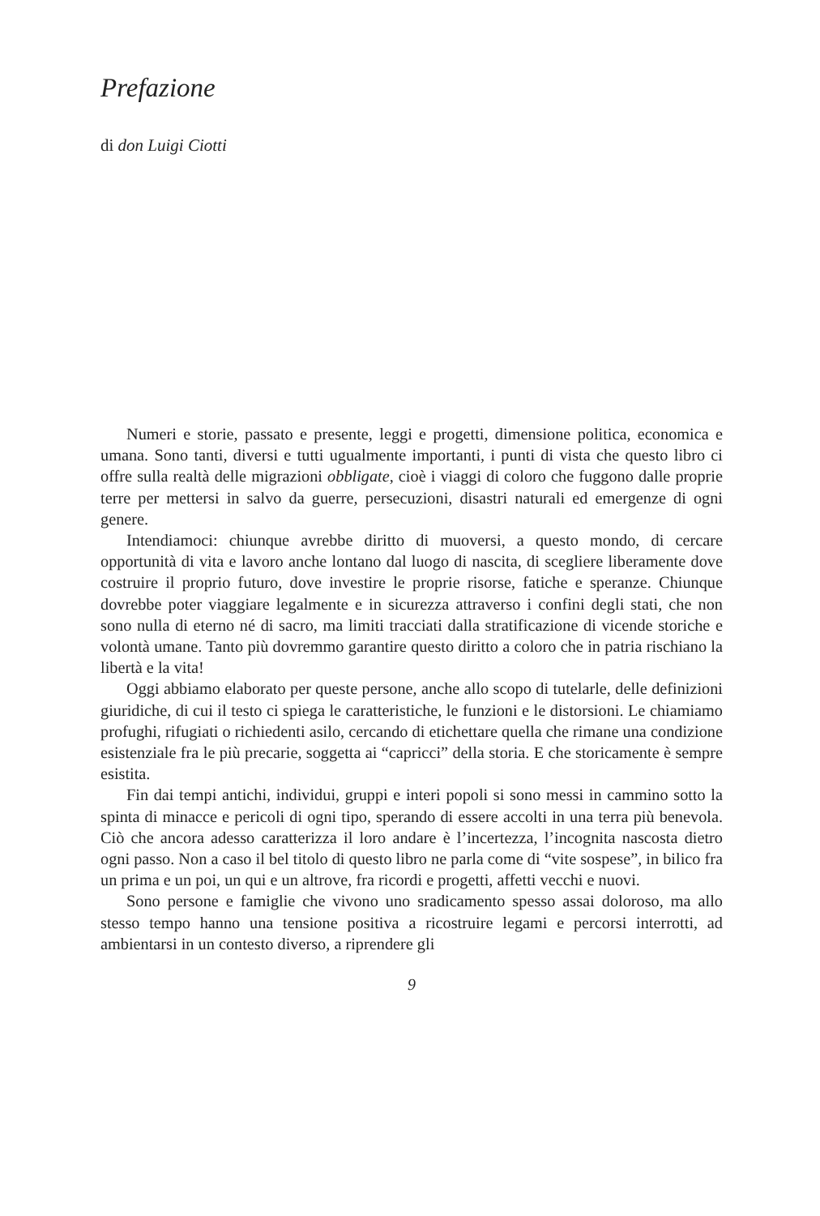Prefazione
di don Luigi Ciotti
Numeri e storie, passato e presente, leggi e progetti, dimensione politica, economica e umana. Sono tanti, diversi e tutti ugualmente importanti, i punti di vista che questo libro ci offre sulla realtà delle migrazioni obbligate, cioè i viaggi di coloro che fuggono dalle proprie terre per mettersi in salvo da guerre, persecuzioni, disastri naturali ed emergenze di ogni genere.
Intendiamoci: chiunque avrebbe diritto di muoversi, a questo mondo, di cercare opportunità di vita e lavoro anche lontano dal luogo di nascita, di scegliere liberamente dove costruire il proprio futuro, dove investire le proprie risorse, fatiche e speranze. Chiunque dovrebbe poter viaggiare legalmente e in sicurezza attraverso i confini degli stati, che non sono nulla di eterno né di sacro, ma limiti tracciati dalla stratificazione di vicende storiche e volontà umane. Tanto più dovremmo garantire questo diritto a coloro che in patria rischiano la libertà e la vita!
Oggi abbiamo elaborato per queste persone, anche allo scopo di tutelarle, delle definizioni giuridiche, di cui il testo ci spiega le caratteristiche, le funzioni e le distorsioni. Le chiamiamo profughi, rifugiati o richiedenti asilo, cercando di etichettare quella che rimane una condizione esistenziale fra le più precarie, soggetta ai “capricci” della storia. E che storicamente è sempre esistita.
Fin dai tempi antichi, individui, gruppi e interi popoli si sono messi in cammino sotto la spinta di minacce e pericoli di ogni tipo, sperando di essere accolti in una terra più benevola. Ciò che ancora adesso caratterizza il loro andare è l’incertezza, l’incognita nascosta dietro ogni passo. Non a caso il bel titolo di questo libro ne parla come di “vite sospese”, in bilico fra un prima e un poi, un qui e un altrove, fra ricordi e progetti, affetti vecchi e nuovi.
Sono persone e famiglie che vivono uno sradicamento spesso assai doloroso, ma allo stesso tempo hanno una tensione positiva a ricostruire legami e percorsi interrotti, ad ambientarsi in un contesto diverso, a riprendere gli
9